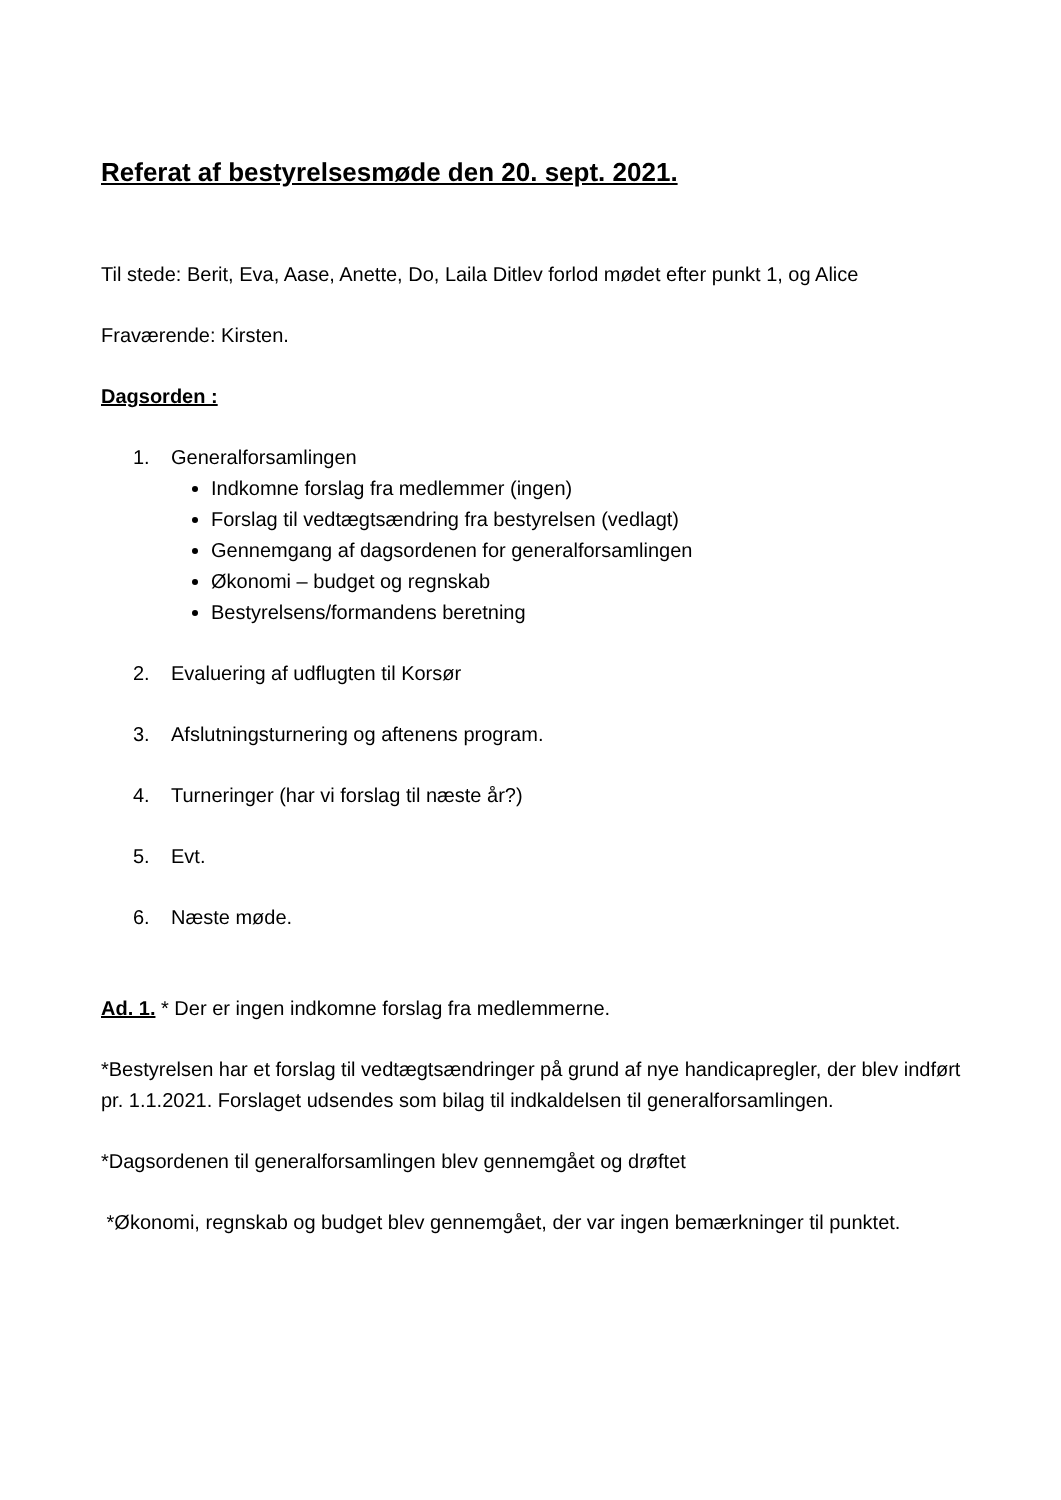Referat af bestyrelsesmøde den 20. sept. 2021.
Til stede: Berit, Eva, Aase, Anette, Do, Laila Ditlev forlod mødet efter punkt 1, og Alice
Fraværende: Kirsten.
Dagsorden :
1. Generalforsamlingen
Indkomne forslag fra medlemmer (ingen)
Forslag til vedtægtsændring fra bestyrelsen (vedlagt)
Gennemgang af dagsordenen for generalforsamlingen
Økonomi – budget og regnskab
Bestyrelsens/formandens beretning
2. Evaluering af udflugten til Korsør
3. Afslutningsturnering og aftenens program.
4. Turneringer (har vi forslag til næste år?)
5. Evt.
6. Næste møde.
Ad. 1. * Der er ingen indkomne forslag fra medlemmerne.
*Bestyrelsen har et forslag til vedtægtsændringer på grund af nye handicapregler, der blev indført pr. 1.1.2021. Forslaget udsendes som bilag til indkaldelsen til generalforsamlingen.
*Dagsordenen til generalforsamlingen blev gennemgået og drøftet
*Økonomi, regnskab og budget blev gennemgået, der var ingen bemærkninger til punktet.